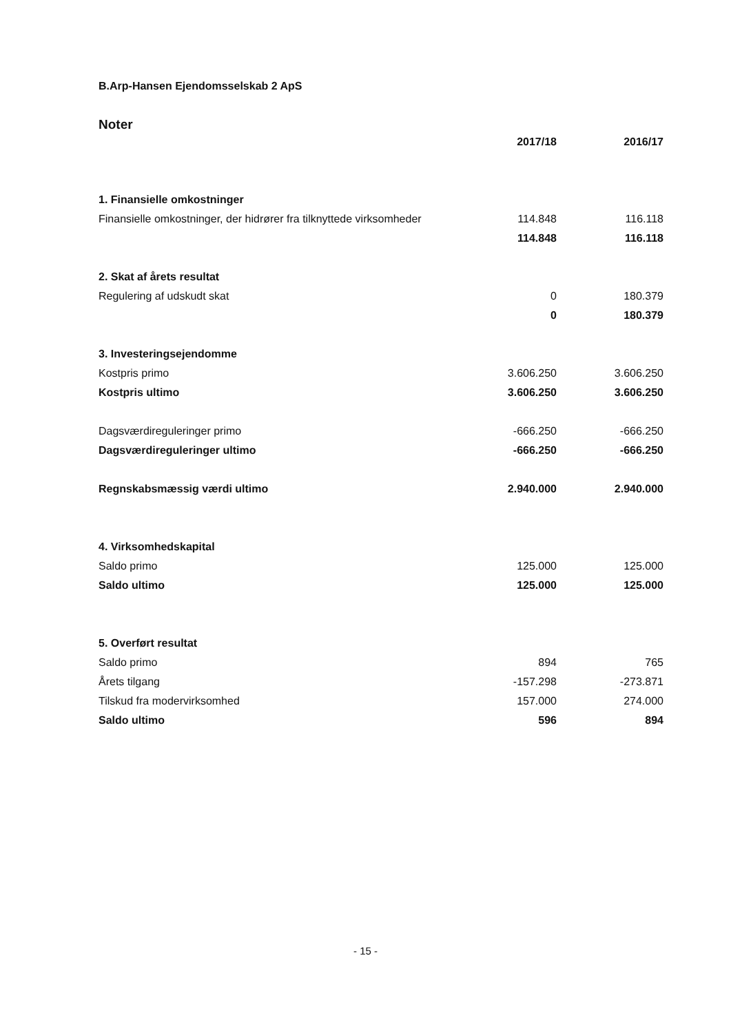B.Arp-Hansen Ejendomsselskab 2 ApS
Noter
| | 2017/18 | 2016/17 |
| 1. Finansielle omkostninger | | |
| Finansielle omkostninger, der hidrører fra tilknyttede virksomheder | 114.848 | 116.118 |
| | 114.848 | 116.118 |
| 2. Skat af årets resultat | | |
| Regulering af udskudt skat | 0 | 180.379 |
| | 0 | 180.379 |
| 3. Investeringsejendomme | | |
| Kostpris primo | 3.606.250 | 3.606.250 |
| Kostpris ultimo | 3.606.250 | 3.606.250 |
| Dagsværdireguleringer primo | -666.250 | -666.250 |
| Dagsværdireguleringer ultimo | -666.250 | -666.250 |
| Regnskabsmæssig værdi ultimo | 2.940.000 | 2.940.000 |
| 4. Virksomhedskapital | | |
| Saldo primo | 125.000 | 125.000 |
| Saldo ultimo | 125.000 | 125.000 |
| 5. Overført resultat | | |
| Saldo primo | 894 | 765 |
| Årets tilgang | -157.298 | -273.871 |
| Tilskud fra modervirksomhed | 157.000 | 274.000 |
| Saldo ultimo | 596 | 894 |
- 15 -